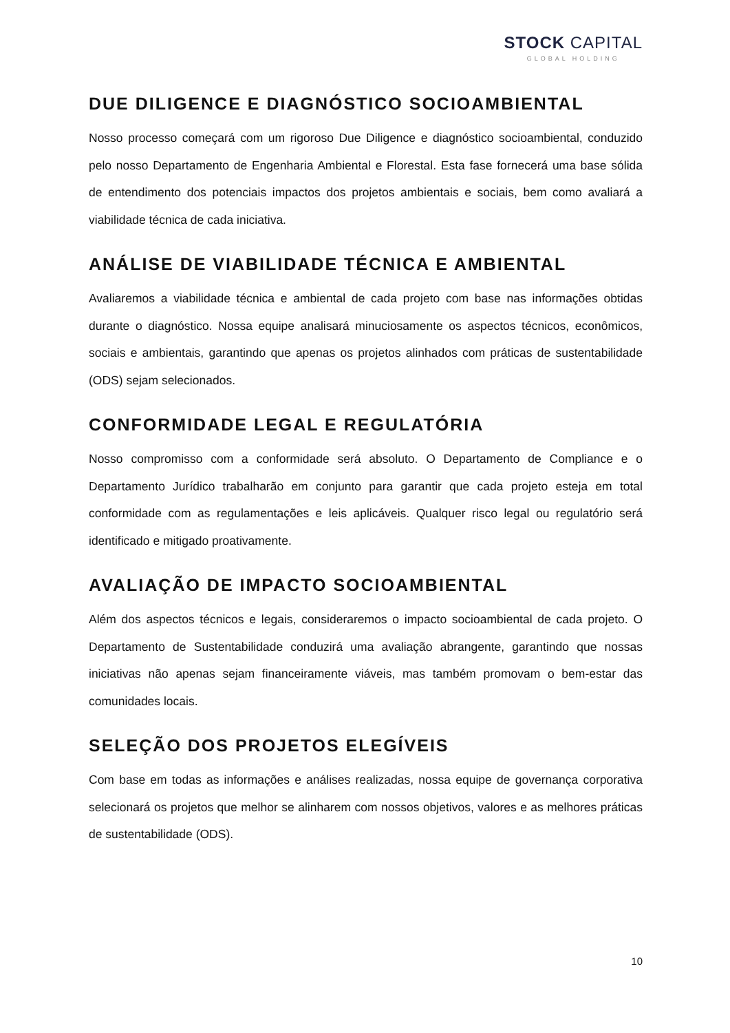STOCK CAPITAL
GLOBAL HOLDING
DUE DILIGENCE E DIAGNÓSTICO SOCIOAMBIENTAL
Nosso processo começará com um rigoroso Due Diligence e diagnóstico socioambiental, conduzido pelo nosso Departamento de Engenharia Ambiental e Florestal. Esta fase fornecerá uma base sólida de entendimento dos potenciais impactos dos projetos ambientais e sociais, bem como avaliará a viabilidade técnica de cada iniciativa.
ANÁLISE DE VIABILIDADE TÉCNICA E AMBIENTAL
Avaliaremos a viabilidade técnica e ambiental de cada projeto com base nas informações obtidas durante o diagnóstico. Nossa equipe analisará minuciosamente os aspectos técnicos, econômicos, sociais e ambientais, garantindo que apenas os projetos alinhados com práticas de sustentabilidade (ODS) sejam selecionados.
CONFORMIDADE LEGAL E REGULATÓRIA
Nosso compromisso com a conformidade será absoluto. O Departamento de Compliance e o Departamento Jurídico trabalharão em conjunto para garantir que cada projeto esteja em total conformidade com as regulamentações e leis aplicáveis. Qualquer risco legal ou regulatório será identificado e mitigado proativamente.
AVALIAÇÃO DE IMPACTO SOCIOAMBIENTAL
Além dos aspectos técnicos e legais, consideraremos o impacto socioambiental de cada projeto. O Departamento de Sustentabilidade conduzirá uma avaliação abrangente, garantindo que nossas iniciativas não apenas sejam financeiramente viáveis, mas também promovam o bem-estar das comunidades locais.
SELEÇÃO DOS PROJETOS ELEGÍVEIS
Com base em todas as informações e análises realizadas, nossa equipe de governança corporativa selecionará os projetos que melhor se alinharem com nossos objetivos, valores e as melhores práticas de sustentabilidade (ODS).
10